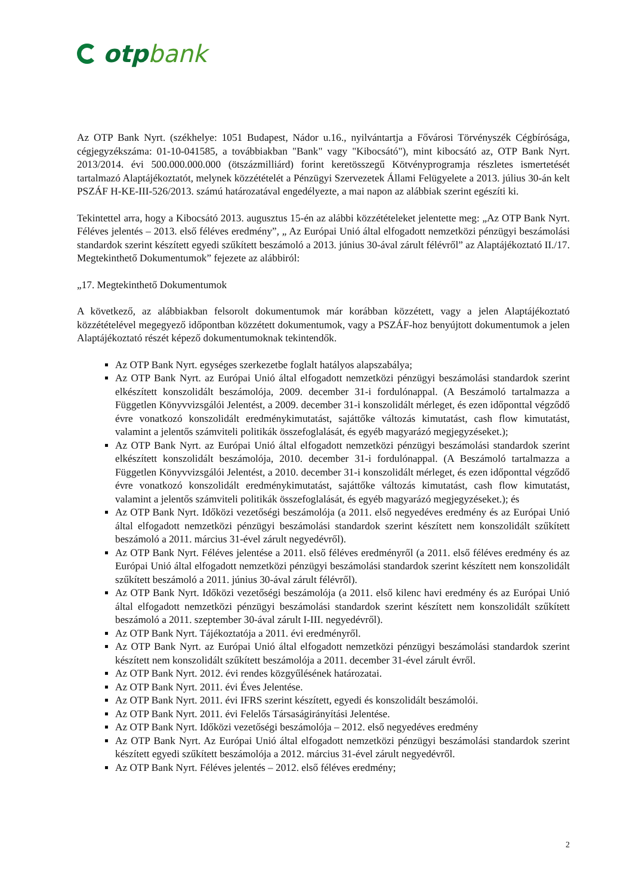otp bank
Az OTP Bank Nyrt. (székhelye: 1051 Budapest, Nádor u.16., nyilvántartja a Fővárosi Törvényszék Cégbírósága, cégjegyzékszáma: 01-10-041585, a továbbiakban "Bank" vagy "Kibocsátó"), mint kibocsátó az, OTP Bank Nyrt. 2013/2014. évi 500.000.000.000 (ötszázmilliárd) forint keretösszegű Kötvényprogramja részletes ismertetését tartalmazó Alaptájékoztatót, melynek közzétételét a Pénzügyi Szervezetek Állami Felügyelete a 2013. július 30-án kelt PSZÁF H-KE-III-526/2013. számú határozatával engedélyezte, a mai napon az alábbiak szerint egészíti ki.
Tekintettel arra, hogy a Kibocsátó 2013. augusztus 15-én az alábbi közzétételeket jelentette meg: „Az OTP Bank Nyrt. Féléves jelentés – 2013. első féléves eredmény”, „ Az Európai Unió által elfogadott nemzetközi pénzügyi beszámolási standardok szerint készített egyedi szűkített beszámoló a 2013. június 30-ával zárult félévről” az Alaptájékoztató II./17. Megtekinthető Dokumentumok” fejezete az alábbiról:
„17. Megtekinthető Dokumentumok
A következő, az alábbiakban felsorolt dokumentumok már korábban közzétett, vagy a jelen Alaptájékoztató közzétételével megegyező időpontban közzétett dokumentumok, vagy a PSZÁF-hoz benyújtott dokumentumok a jelen Alaptájékoztató részét képező dokumentumoknak tekintendők.
Az OTP Bank Nyrt. egységes szerkezetbe foglalt hatályos alapszabálya;
Az OTP Bank Nyrt. az Európai Unió által elfogadott nemzetközi pénzügyi beszámolási standardok szerint elkészített konszolidált beszámolója, 2009. december 31-i fordulónappal. (A Beszámoló tartalmazza a Független Könyvvizsgálói Jelentést, a 2009. december 31-i konszolidált mérleget, és ezen időponttal végződő évre vonatkozó konszolidált eredménykimutatást, sajáttőke változás kimutatást, cash flow kimutatást, valamint a jelentős számviteli politikák összefoglalását, és egyéb magyarázó megjegyzéseket.);
Az OTP Bank Nyrt. az Európai Unió által elfogadott nemzetközi pénzügyi beszámolási standardok szerint elkészített konszolidált beszámolója, 2010. december 31-i fordulónappal. (A Beszámoló tartalmazza a Független Könyvvizsgálói Jelentést, a 2010. december 31-i konszolidált mérleget, és ezen időponttal végződő évre vonatkozó konszolidált eredménykimutatást, sajáttőke változás kimutatást, cash flow kimutatást, valamint a jelentős számviteli politikák összefoglalását, és egyéb magyarázó megjegyzéseket.); és
Az OTP Bank Nyrt. Időközi vezetőségi beszámolója (a 2011. első negyedéves eredmény és az Európai Unió által elfogadott nemzetközi pénzügyi beszámolási standardok szerint készített nem konszolidált szűkített beszámoló a 2011. március 31-ével zárult negyedévről).
Az OTP Bank Nyrt. Féléves jelentése a 2011. első féléves eredményről (a 2011. első féléves eredmény és az Európai Unió által elfogadott nemzetközi pénzügyi beszámolási standardok szerint készített nem konszolidált szűkített beszámoló a 2011. június 30-ával zárult félévről).
Az OTP Bank Nyrt. Időközi vezetőségi beszámolója (a 2011. első kilenc havi eredmény és az Európai Unió által elfogadott nemzetközi pénzügyi beszámolási standardok szerint készített nem konszolidált szűkített beszámoló a 2011. szeptember 30-ával zárult I-III. negyedévről).
Az OTP Bank Nyrt. Tájékoztatója a 2011. évi eredményről.
Az OTP Bank Nyrt. az Európai Unió által elfogadott nemzetközi pénzügyi beszámolási standardok szerint készített nem konszolidált szűkített beszámolója a 2011. december 31-ével zárult évről.
Az OTP Bank Nyrt. 2012. évi rendes közgyűlésének határozatai.
Az OTP Bank Nyrt. 2011. évi Éves Jelentése.
Az OTP Bank Nyrt. 2011. évi IFRS szerint készített, egyedi és konszolidált beszámolói.
Az OTP Bank Nyrt. 2011. évi Felelős Társaságirányítási Jelentése.
Az OTP Bank Nyrt. Időközi vezetőségi beszámolója – 2012. első negyedéves eredmény
Az OTP Bank Nyrt. Az Európai Unió által elfogadott nemzetközi pénzügyi beszámolási standardok szerint készített egyedi szűkített beszámolója a 2012. március 31-ével zárult negyedévről.
Az OTP Bank Nyrt. Féléves jelentés – 2012. első féléves eredmény;
2